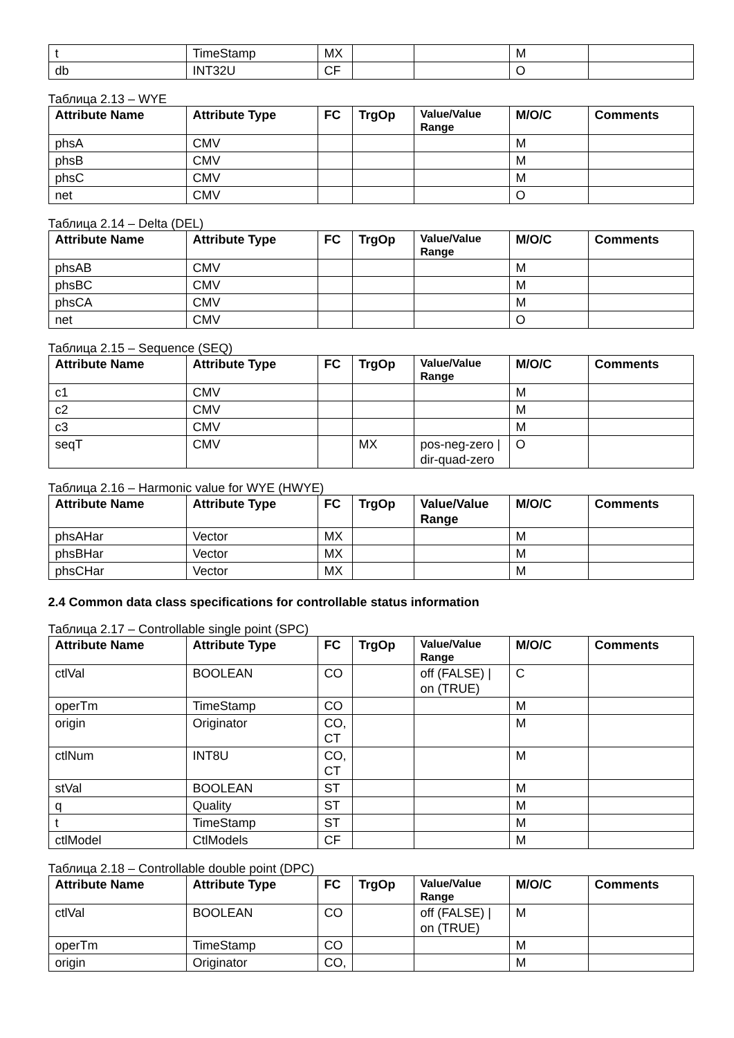| t | TimeStamp | MX | | | M | |
| db | INT32U | CF | | | O | |
Таблица 2.13 – WYE
| Attribute Name | Attribute Type | FC | TrgOp | Value/Value Range | M/O/C | Comments |
| --- | --- | --- | --- | --- | --- | --- |
| phsA | CMV | | | | M | |
| phsB | CMV | | | | M | |
| phsC | CMV | | | | M | |
| net | CMV | | | | O | |
Таблица 2.14 – Delta (DEL)
| Attribute Name | Attribute Type | FC | TrgOp | Value/Value Range | M/O/C | Comments |
| --- | --- | --- | --- | --- | --- | --- |
| phsAB | CMV | | | | M | |
| phsBC | CMV | | | | M | |
| phsCA | CMV | | | | M | |
| net | CMV | | | | O | |
Таблица 2.15 – Sequence (SEQ)
| Attribute Name | Attribute Type | FC | TrgOp | Value/Value Range | M/O/C | Comments |
| --- | --- | --- | --- | --- | --- | --- |
| c1 | CMV | | | | M | |
| c2 | CMV | | | | M | |
| c3 | CMV | | | | M | |
| seqT | CMV | | MX | pos-neg-zero / dir-quad-zero | O | |
Таблица 2.16 – Harmonic value for WYE (HWYE)
| Attribute Name | Attribute Type | FC | TrgOp | Value/Value Range | M/O/C | Comments |
| --- | --- | --- | --- | --- | --- | --- |
| phsAHar | Vector | MX | | | M | |
| phsBHar | Vector | MX | | | M | |
| phsCHar | Vector | MX | | | M | |
2.4 Common data class specifications for controllable status information
Таблица 2.17 – Controllable single point (SPC)
| Attribute Name | Attribute Type | FC | TrgOp | Value/Value Range | M/O/C | Comments |
| --- | --- | --- | --- | --- | --- | --- |
| ctlVal | BOOLEAN | CO | | off (FALSE) / on (TRUE) | C | |
| operTm | TimeStamp | CO | | | M | |
| origin | Originator | CO, CT | | | M | |
| ctlNum | INT8U | CO, CT | | | M | |
| stVal | BOOLEAN | ST | | | M | |
| q | Quality | ST | | | M | |
| t | TimeStamp | ST | | | M | |
| ctlModel | CtlModels | CF | | | M | |
Таблица 2.18 – Controllable double point (DPC)
| Attribute Name | Attribute Type | FC | TrgOp | Value/Value Range | M/O/C | Comments |
| --- | --- | --- | --- | --- | --- | --- |
| ctlVal | BOOLEAN | CO | | off (FALSE) / on (TRUE) | M | |
| operTm | TimeStamp | CO | | | M | |
| origin | Originator | CO, | | | M | |